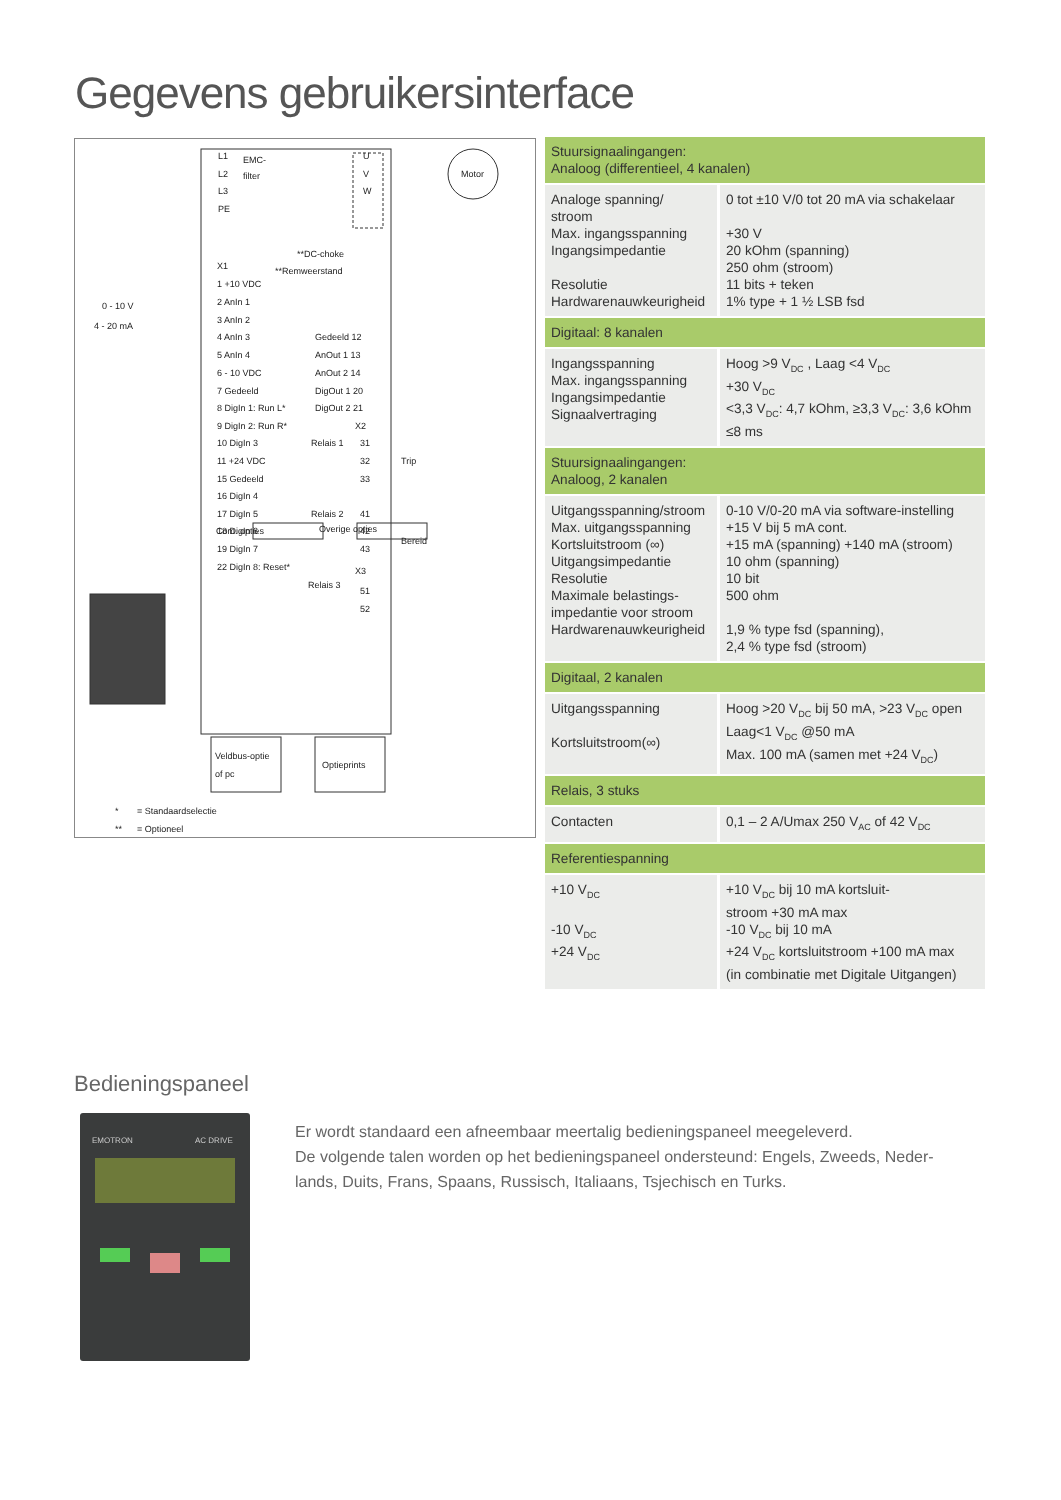Gegevens gebruikersinterface
L1
L2
L3
PE
EMC-
filter
U
V
W
Motor
**DC-choke
**Remweerstand
X1
1 +10 VDC
2 AnIn 1
3 AnIn 2
4 AnIn 3
5 AnIn 4
6 - 10 VDC
7 Gedeeld
8 DigIn 1: Run L*
9 DigIn 2: Run R*
10 DigIn 3
11 +24 VDC
15 Gedeeld
16 DigIn 4
17 DigIn 5
18 DigIn 6
19 DigIn 7
22 DigIn 8: Reset*
0 - 10 V
4 - 20 mA
Gedeeld 12
AnOut 1 13
AnOut 2 14
DigOut 1 20
DigOut 2 21
X2
Relais 1
31
32
33
Trip
Relais 2
41
42
43
Bereid
X3
Relais 3
51
52
Com. opties
Overige opties
Veldbus-optie
of pc
Optieprints
*
= Standaardselectie
**
= Optioneel
| Stuursignaalingangen: Analoog (differentieel, 4 kanalen) | |
| --- | --- |
| Analoge spanning/ stroom Max. ingangsspanning Ingangsimpedantie Resolutie Hardwarenauwkeurigheid | 0 tot ±10 V/0 tot 20 mA via schakelaar +30 V 20 kOhm (spanning) 250 ohm (stroom) 11 bits + teken 1% type + 1 ½ LSB fsd |
| Digitaal: 8 kanalen | |
| Ingangsspanning Max. ingangsspanning Ingangsimpedantie Signaalvertraging | Hoog >9 V<sub>DC</sub> , Laag <4 V<sub>DC</sub> +30 V<sub>DC</sub> <3,3 V<sub>DC</sub>: 4,7 kOhm, ≥3,3 V<sub>DC</sub>: 3,6 kOhm ≤8 ms |
| Stuursignaalingangen: Analoog, 2 kanalen | |
| Uitgangsspanning/stroom Max. uitgangsspanning Kortsluitstroom (∞) Uitgangsimpedantie Resolutie Maximale belastings- impedantie voor stroom Hardwarenauwkeurigheid | 0-10 V/0-20 mA via software-instelling +15 V bij 5 mA cont. +15 mA (spanning) +140 mA (stroom) 10 ohm (spanning) 10 bit 500 ohm 1,9 % type fsd (spanning), 2,4 % type fsd (stroom) |
| Digitaal, 2 kanalen | |
| Uitgangsspanning Kortsluitstroom(∞) | Hoog >20 V<sub>DC</sub> bij 50 mA, >23 V<sub>DC</sub> open Laag<1 V<sub>DC</sub> @50 mA Max. 100 mA (samen met +24 V<sub>DC</sub>) |
| Relais, 3 stuks | |
| Contacten | 0,1 – 2 A/Umax 250 V<sub>AC</sub> of 42 V<sub>DC</sub> |
| Referentiespanning | |
| +10 V<sub>DC</sub> -10 V<sub>DC</sub> +24 V<sub>DC</sub> | +10 V<sub>DC</sub> bij 10 mA kortsluit- stroom +30 mA max -10 V<sub>DC</sub> bij 10 mA +24 V<sub>DC</sub> kortsluitstroom +100 mA max (in combinatie met Digitale Uitgangen) |
Bedieningspaneel
EMOTRON
AC DRIVE
Er wordt standaard een afneembaar meertalig bedieningspaneel meegeleverd.
De volgende talen worden op het bedieningspaneel ondersteund: Engels, Zweeds, Neder-lands, Duits, Frans, Spaans, Russisch, Italiaans, Tsjechisch en Turks.